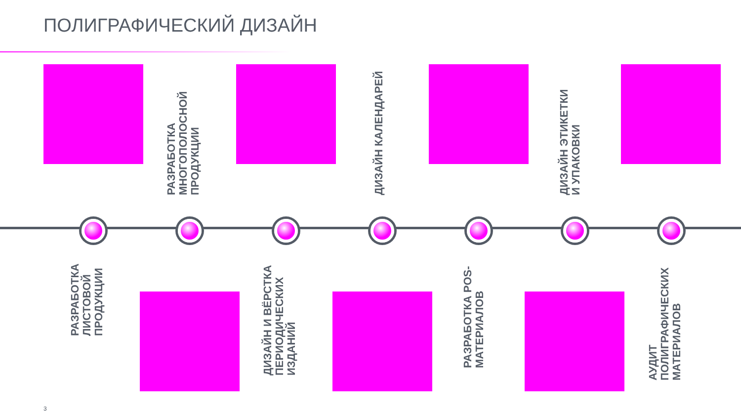ПОЛИГРАФИЧЕСКИЙ ДИЗАЙН
РАЗРАБОТКА ЛИСТОВОЙ ПРОДУКЦИИ
РАЗРАБОТКА МНОГОПОЛОСНОЙ ПРОДУКЦИИ
ДИЗАЙН И ВЁРСТКА ПЕРИОДИЧЕСКИХ ИЗДАНИЙ
ДИЗАЙН КАЛЕНДАРЕЙ
РАЗРАБОТКА POS-МАТЕРИАЛОВ
ДИЗАЙН ЭТИКЕТКИ И УПАКОВКИ
АУДИТ ПОЛИГРАФИЧЕСКИХ МАТЕРИАЛОВ
3